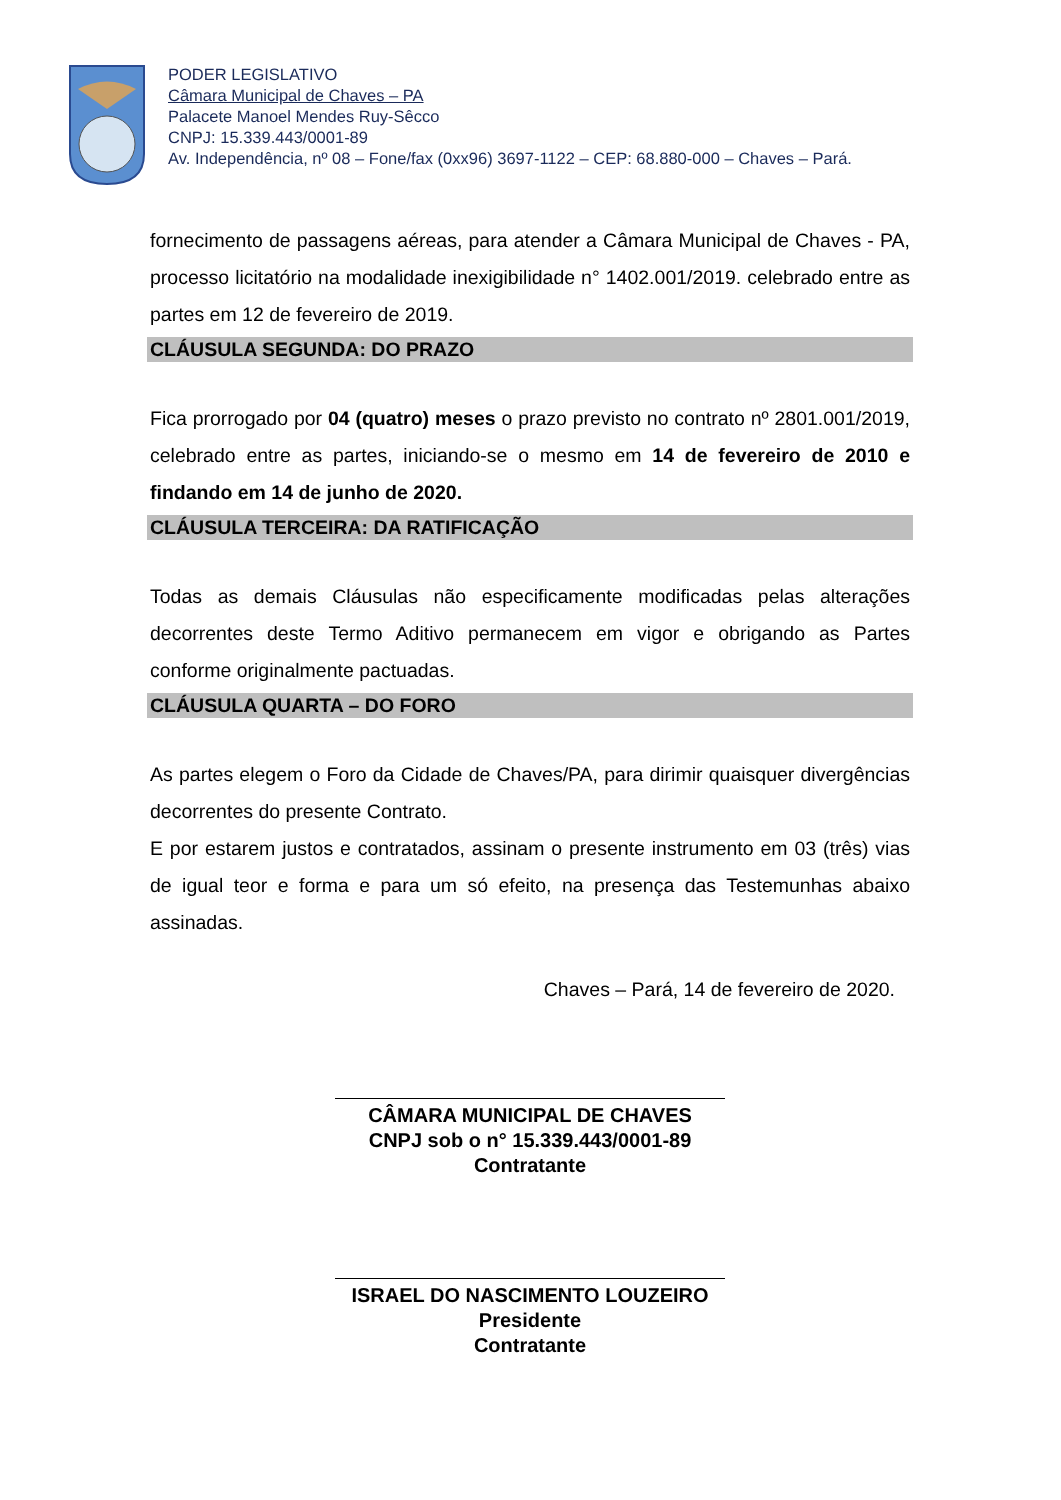PODER LEGISLATIVO
Câmara Municipal de Chaves – PA
Palacete Manoel Mendes Ruy-Sêcco
CNPJ: 15.339.443/0001-89
Av. Independência, nº 08 – Fone/fax (0xx96) 3697-1122 – CEP: 68.880-000 – Chaves – Pará.
fornecimento de passagens aéreas, para atender a Câmara Municipal de Chaves - PA, processo licitatório na modalidade inexigibilidade n° 1402.001/2019. celebrado entre as partes em 12 de fevereiro de 2019.
CLÁUSULA SEGUNDA: DO PRAZO
Fica prorrogado por 04 (quatro) meses o prazo previsto no contrato nº 2801.001/2019, celebrado entre as partes, iniciando-se o mesmo em 14 de fevereiro de 2010 e findando em 14 de junho de 2020.
CLÁUSULA TERCEIRA: DA RATIFICAÇÃO
Todas as demais Cláusulas não especificamente modificadas pelas alterações decorrentes deste Termo Aditivo permanecem em vigor e obrigando as Partes conforme originalmente pactuadas.
CLÁUSULA QUARTA – DO FORO
As partes elegem o Foro da Cidade de Chaves/PA, para dirimir quaisquer divergências decorrentes do presente Contrato.
E por estarem justos e contratados, assinam o presente instrumento em 03 (três) vias de igual teor e forma e para um só efeito, na presença das Testemunhas abaixo assinadas.
Chaves – Pará, 14 de fevereiro de 2020.
CÂMARA MUNICIPAL DE CHAVES
CNPJ sob o n° 15.339.443/0001-89
Contratante
ISRAEL DO NASCIMENTO LOUZEIRO
Presidente
Contratante